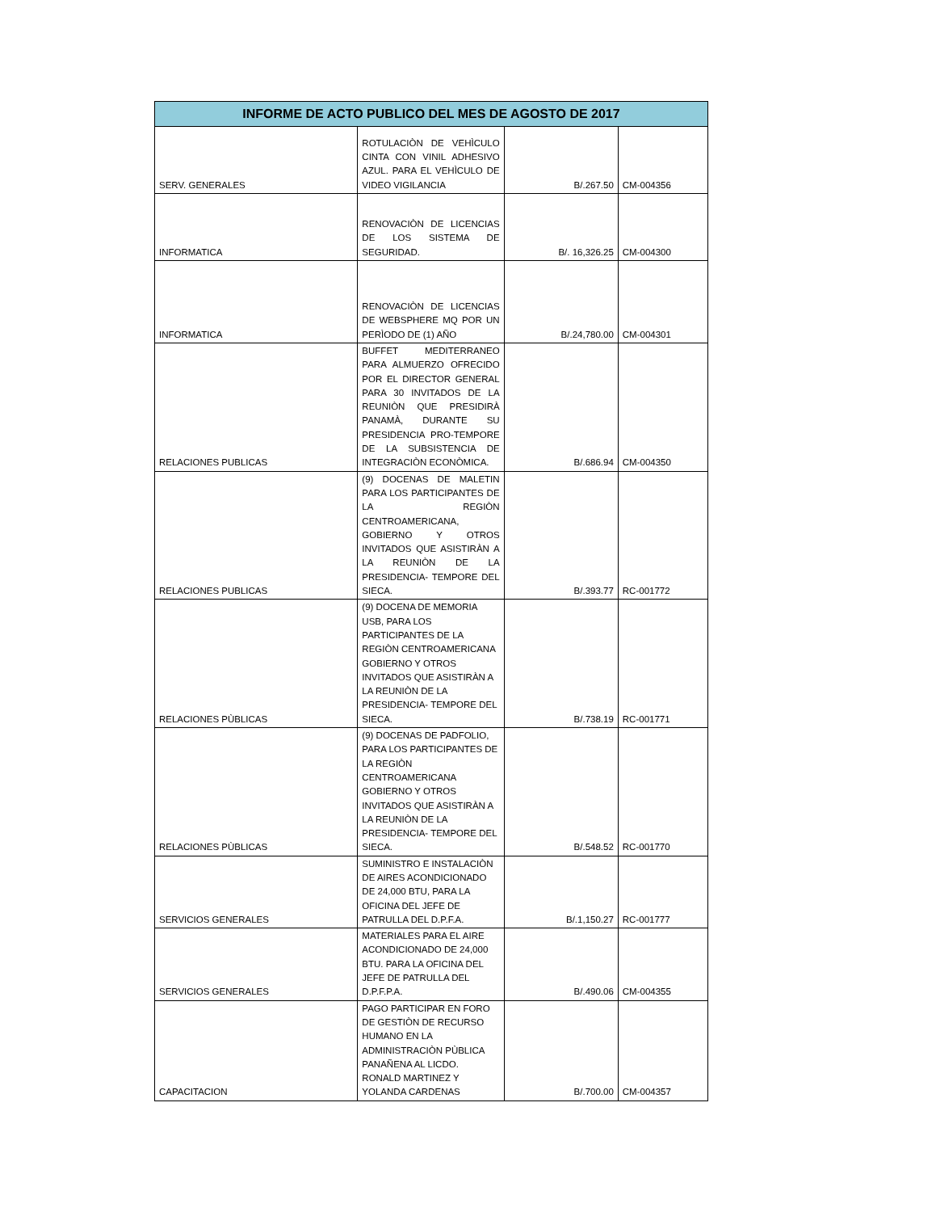| INFORME DE ACTO PUBLICO DEL MES DE AGOSTO DE 2017 | | | |
| --- | --- | --- | --- |
| SERV. GENERALES | ROTULACIÒN DE VEHÌCULO CINTA CON VINIL ADHESIVO AZUL. PARA EL VEHÌCULO DE VIDEO VIGILANCIA | B/.267.50 | CM-004356 |
| INFORMATICA | RENOVACIÒN DE LICENCIAS DE LOS SISTEMA DE SEGURIDAD. | B/. 16,326.25 | CM-004300 |
| INFORMATICA | RENOVACIÒN DE LICENCIAS DE WEBSPHERE MQ POR UN PERÌODO DE (1) AÑO | B/.24,780.00 | CM-004301 |
| RELACIONES PUBLICAS | BUFFET MEDITERRANEO PARA ALMUERZO OFRECIDO POR EL DIRECTOR GENERAL PARA 30 INVITADOS DE LA REUNIÒN QUE PRESIDIRÀ PANAMÀ, DURANTE SU PRESIDENCIA PRO-TEMPORE DE LA SUBSISTENCIA DE INTEGRACIÒN ECONÒMICA. | B/.686.94 | CM-004350 |
| RELACIONES PUBLICAS | (9) DOCENAS DE MALETIN PARA LOS PARTICIPANTES DE LA REGIÒN CENTROAMERICANA, GOBIERNO Y OTROS INVITADOS QUE ASISTIRÀN A LA REUNIÒN DE LA PRESIDENCIA- TEMPORE DEL SIECA. | B/.393.77 | RC-001772 |
| RELACIONES PÙBLICAS | (9) DOCENA DE MEMORIA USB, PARA LOS PARTICIPANTES DE LA REGIÒN CENTROAMERICANA GOBIERNO Y OTROS INVITADOS QUE ASISTIRÀN A LA REUNIÒN DE LA PRESIDENCIA- TEMPORE DEL SIECA. | B/.738.19 | RC-001771 |
| RELACIONES PÙBLICAS | (9) DOCENAS DE PADFOLIO, PARA LOS PARTICIPANTES DE LA REGIÒN CENTROAMERICANA GOBIERNO Y OTROS INVITADOS QUE ASISTIRÀN A LA REUNIÒN DE LA PRESIDENCIA- TEMPORE DEL SIECA. | B/.548.52 | RC-001770 |
| SERVICIOS GENERALES | SUMINISTRO E INSTALACIÒN DE AIRES ACONDICIONADO DE 24,000 BTU, PARA LA OFICINA DEL JEFE DE PATRULLA DEL D.P.F.A. | B/.1,150.27 | RC-001777 |
| SERVICIOS GENERALES | MATERIALES PARA EL AIRE ACONDICIONADO DE 24,000 BTU. PARA LA OFICINA DEL JEFE DE PATRULLA DEL D.P.F.P.A. | B/.490.06 | CM-004355 |
| CAPACITACION | PAGO PARTICIPAR EN FORO DE GESTIÒN DE RECURSO HUMANO EN LA ADMINISTRACIÒN PÙBLICA PANAÑENA AL LICDO. RONALD MARTINEZ Y YOLANDA CARDENAS | B/.700.00 | CM-004357 |